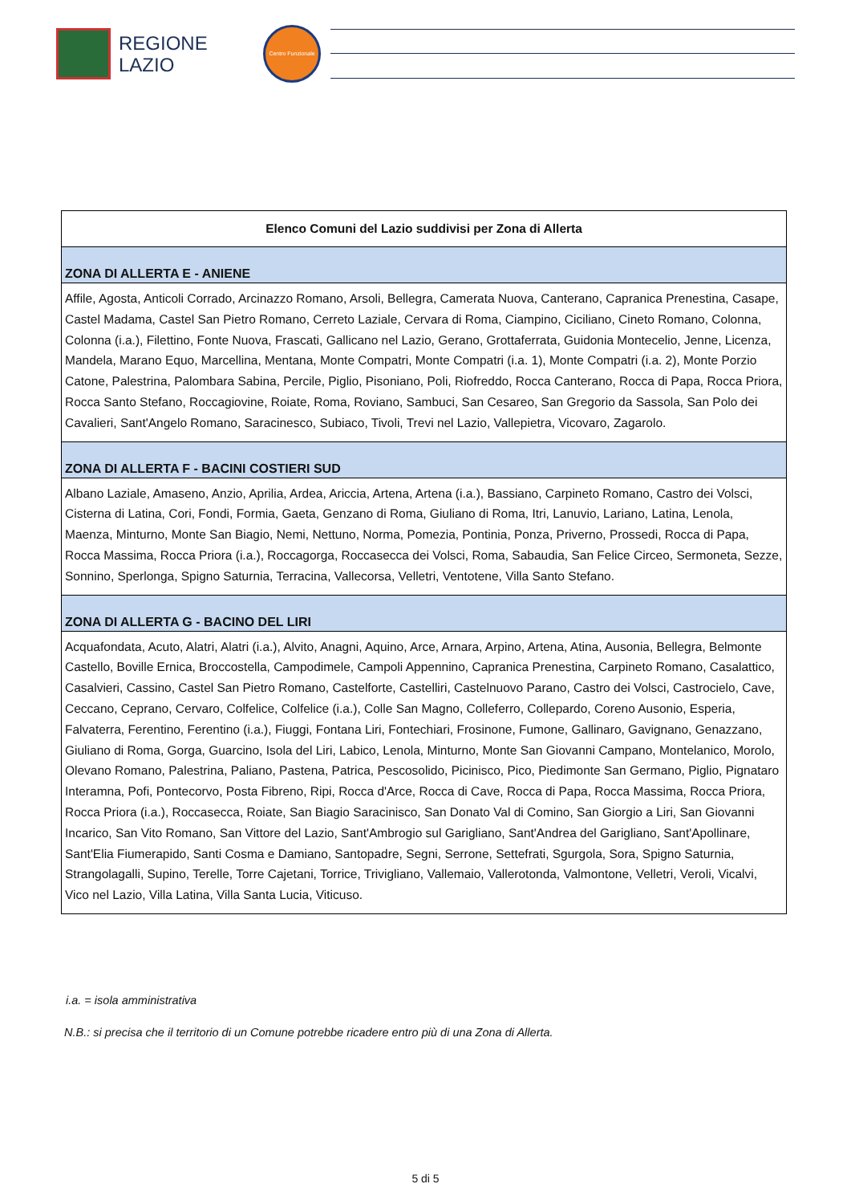REGIONE
LAZIO
Centro Funzionale
| Elenco Comuni del Lazio suddivisi per Zona di Allerta |
| --- |
| ZONA DI ALLERTA E - ANIENE |
| Affile, Agosta, Anticoli Corrado, Arcinazzo Romano, Arsoli, Bellegra, Camerata Nuova, Canterano, Capranica Prenestina, Casape, Castel Madama, Castel San Pietro Romano, Cerreto Laziale, Cervara di Roma, Ciampino, Ciciliano, Cineto Romano, Colonna, Colonna (i.a.), Filettino, Fonte Nuova, Frascati, Gallicano nel Lazio, Gerano, Grottaferrata, Guidonia Montecelio, Jenne, Licenza, Mandela, Marano Equo, Marcellina, Mentana, Monte Compatri, Monte Compatri (i.a. 1), Monte Compatri (i.a. 2), Monte Porzio Catone, Palestrina, Palombara Sabina, Percile, Piglio, Pisoniano, Poli, Riofreddo, Rocca Canterano, Rocca di Papa, Rocca Priora, Rocca Santo Stefano, Roccagiovine, Roiate, Roma, Roviano, Sambuci, San Cesareo, San Gregorio da Sassola, San Polo dei Cavalieri, Sant'Angelo Romano, Saracinesco, Subiaco, Tivoli, Trevi nel Lazio, Vallepietra, Vicovaro, Zagarolo. |
| ZONA DI ALLERTA F - BACINI COSTIERI SUD |
| Albano Laziale, Amaseno, Anzio, Aprilia, Ardea, Ariccia, Artena, Artena (i.a.), Bassiano, Carpineto Romano, Castro dei Volsci, Cisterna di Latina, Cori, Fondi, Formia, Gaeta, Genzano di Roma, Giuliano di Roma, Itri, Lanuvio, Lariano, Latina, Lenola, Maenza, Minturno, Monte San Biagio, Nemi, Nettuno, Norma, Pomezia, Pontinia, Ponza, Priverno, Prossedi, Rocca di Papa, Rocca Massima, Rocca Priora (i.a.), Roccagorga, Roccasecca dei Volsci, Roma, Sabaudia, San Felice Circeo, Sermoneta, Sezze, Sonnino, Sperlonga, Spigno Saturnia, Terracina, Vallecorsa, Velletri, Ventotene, Villa Santo Stefano. |
| ZONA DI ALLERTA G - BACINO DEL LIRI |
| Acquafondata, Acuto, Alatri, Alatri (i.a.), Alvito, Anagni, Aquino, Arce, Arnara, Arpino, Artena, Atina, Ausonia, Bellegra, Belmonte Castello, Boville Ernica, Broccostella, Campodimele, Campoli Appennino, Capranica Prenestina, Carpineto Romano, Casalattico, Casalvieri, Cassino, Castel San Pietro Romano, Castelforte, Castelliri, Castelnuovo Parano, Castro dei Volsci, Castrocielo, Cave, Ceccano, Ceprano, Cervaro, Colfelice, Colfelice (i.a.), Colle San Magno, Colleferro, Collepardo, Coreno Ausonio, Esperia, Falvaterra, Ferentino, Ferentino (i.a.), Fiuggi, Fontana Liri, Fontechiari, Frosinone, Fumone, Gallinaro, Gavignano, Genazzano, Giuliano di Roma, Gorga, Guarcino, Isola del Liri, Labico, Lenola, Minturno, Monte San Giovanni Campano, Montelanico, Morolo, Olevano Romano, Palestrina, Paliano, Pastena, Patrica, Pescosolido, Picinisco, Pico, Piedimonte San Germano, Piglio, Pignataro Interamna, Pofi, Pontecorvo, Posta Fibreno, Ripi, Rocca d'Arce, Rocca di Cave, Rocca di Papa, Rocca Massima, Rocca Priora, Rocca Priora (i.a.), Roccasecca, Roiate, San Biagio Saracinisco, San Donato Val di Comino, San Giorgio a Liri, San Giovanni Incarico, San Vito Romano, San Vittore del Lazio, Sant'Ambrogio sul Garigliano, Sant'Andrea del Garigliano, Sant'Apollinare, Sant'Elia Fiumerapido, Santi Cosma e Damiano, Santopadre, Segni, Serrone, Settefrati, Sgurgola, Sora, Spigno Saturnia, Strangolagalli, Supino, Terelle, Torre Cajetani, Torrice, Trivigliano, Vallemaio, Vallerotonda, Valmontone, Velletri, Veroli, Vicalvi, Vico nel Lazio, Villa Latina, Villa Santa Lucia, Viticuso. |
i.a. = isola amministrativa
N.B.: si precisa che il territorio di un Comune potrebbe ricadere entro più di una Zona di Allerta.
5 di 5